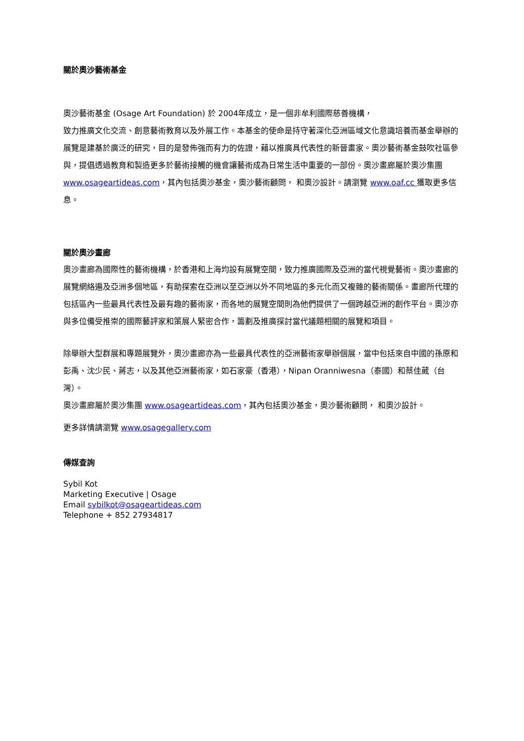關於奧沙藝術基金
奧沙藝術基金 (Osage Art Foundation) 於 2004年成立，是一個非牟利國際慈善機構，
致力推廣文化交流、創意藝術教育以及外展工作。本基金的使命是持守著深化亞洲區域文化意識培養而基金舉辦的展覽是建基於廣泛的研究，目的是發佈強而有力的佐證，藉以推廣具代表性的新晉畫家。奧沙藝術基金鼓吹社區參與，提倡透過教育和製造更多於藝術接觸的機會讓藝術成為日常生活中重要的一部份。奧沙畫廊屬於奧沙集團www.osageartideas.com，其內包括奧沙基金，奧沙藝術顧問， 和奧沙設計。請瀏覽 www.oaf.cc 獲取更多信息。
關於奧沙畫廊
奧沙畫廊為國際性的藝術機構，於香港和上海均設有展覽空間，致力推廣國際及亞洲的當代視覺藝術。奧沙畫廊的展覽網絡遍及亞洲多個地區，有助探索在亞洲以至亞洲以外不同地區的多元化而又複雜的藝術關係。畫廊所代理的包括區內一些最具代表性及最有趣的藝術家，而各地的展覽空間則為他們提供了一個跨越亞洲的創作平台。奧沙亦與多位備受推崇的國際藝評家和策展人緊密合作，籌劃及推廣探討當代議題相關的展覽和項目。
除舉辦大型群展和專題展覽外，奧沙畫廊亦為一些最具代表性的亞洲藝術家舉辦個展，當中包括來自中國的孫原和彭禹、沈少民、蔣志，以及其他亞洲藝術家，如石家豪（香港），Nipan Oranniwesna（泰國）和蔡佳葳（台灣）。
奧沙畫廊屬於奧沙集團 www.osageartideas.com，其內包括奧沙基金，奧沙藝術顧問， 和奧沙設計。
更多詳情請瀏覽 www.osagegallery.com
傳媒查詢
Sybil Kot
Marketing Executive | Osage
Email sybilkot@osageartideas.com
Telephone + 852 27934817